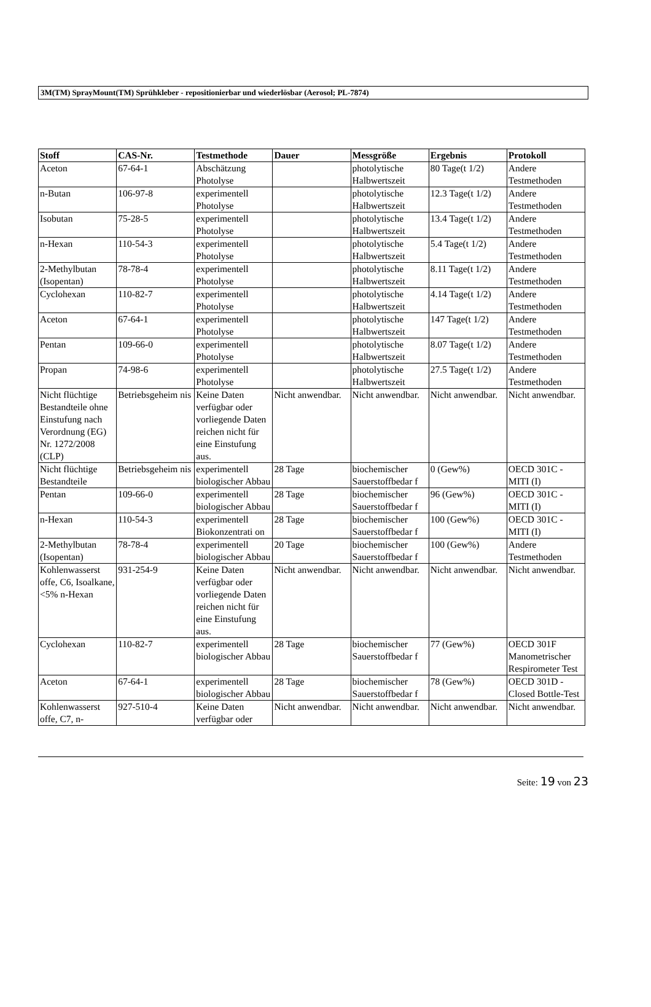3M(TM) SprayMount(TM) Sprühkleber - repositionierbar und wiederlösbar (Aerosol; PL-7874)
| Stoff | CAS-Nr. | Testmethode | Dauer | Messgröße | Ergebnis | Protokoll |
| --- | --- | --- | --- | --- | --- | --- |
| Aceton | 67-64-1 | Abschätzung Photolyse | | photolytische Halbwertszeit | 80 Tage(t 1/2) | Andere Testmethoden |
| n-Butan | 106-97-8 | experimentell Photolyse | | photolytische Halbwertszeit | 12.3 Tage(t 1/2) | Andere Testmethoden |
| Isobutan | 75-28-5 | experimentell Photolyse | | photolytische Halbwertszeit | 13.4 Tage(t 1/2) | Andere Testmethoden |
| n-Hexan | 110-54-3 | experimentell Photolyse | | photolytische Halbwertszeit | 5.4 Tage(t 1/2) | Andere Testmethoden |
| 2-Methylbutan (Isopentan) | 78-78-4 | experimentell Photolyse | | photolytische Halbwertszeit | 8.11 Tage(t 1/2) | Andere Testmethoden |
| Cyclohexan | 110-82-7 | experimentell Photolyse | | photolytische Halbwertszeit | 4.14 Tage(t 1/2) | Andere Testmethoden |
| Aceton | 67-64-1 | experimentell Photolyse | | photolytische Halbwertszeit | 147 Tage(t 1/2) | Andere Testmethoden |
| Pentan | 109-66-0 | experimentell Photolyse | | photolytische Halbwertszeit | 8.07 Tage(t 1/2) | Andere Testmethoden |
| Propan | 74-98-6 | experimentell Photolyse | | photolytische Halbwertszeit | 27.5 Tage(t 1/2) | Andere Testmethoden |
| Nicht flüchtige Bestandteile ohne Einstufung nach Verordnung (EG) Nr. 1272/2008 (CLP) | Betriebsgeheim nis | Keine Daten verfügbar oder vorliegende Daten reichen nicht für eine Einstufung aus. | Nicht anwendbar. | Nicht anwendbar. | Nicht anwendbar. | Nicht anwendbar. |
| Nicht flüchtige Bestandteile | Betriebsgeheim nis | experimentell biologischer Abbau | 28 Tage | biochemischer Sauerstoffbedar f | 0 (Gew%) | OECD 301C - MITI (I) |
| Pentan | 109-66-0 | experimentell biologischer Abbau | 28 Tage | biochemischer Sauerstoffbedar f | 96 (Gew%) | OECD 301C - MITI (I) |
| n-Hexan | 110-54-3 | experimentell Biokonzentrati on | 28 Tage | biochemischer Sauerstoffbedar f | 100 (Gew%) | OECD 301C - MITI (I) |
| 2-Methylbutan (Isopentan) | 78-78-4 | experimentell biologischer Abbau | 20 Tage | biochemischer Sauerstoffbedar f | 100 (Gew%) | Andere Testmethoden |
| Kohlenwasserst offe, C6, Isoalkane, <5% n-Hexan | 931-254-9 | Keine Daten verfügbar oder vorliegende Daten reichen nicht für eine Einstufung aus. | Nicht anwendbar. | Nicht anwendbar. | Nicht anwendbar. | Nicht anwendbar. |
| Cyclohexan | 110-82-7 | experimentell biologischer Abbau | 28 Tage | biochemischer Sauerstoffbedar f | 77 (Gew%) | OECD 301F Manometrischer Respirometer Test |
| Aceton | 67-64-1 | experimentell biologischer Abbau | 28 Tage | biochemischer Sauerstoffbedar f | 78 (Gew%) | OECD 301D - Closed Bottle-Test |
| Kohlenwasserst offe, C7, n- | 927-510-4 | Keine Daten verfügbar oder | Nicht anwendbar. | Nicht anwendbar. | Nicht anwendbar. | Nicht anwendbar. |
Seite: 19 von 23